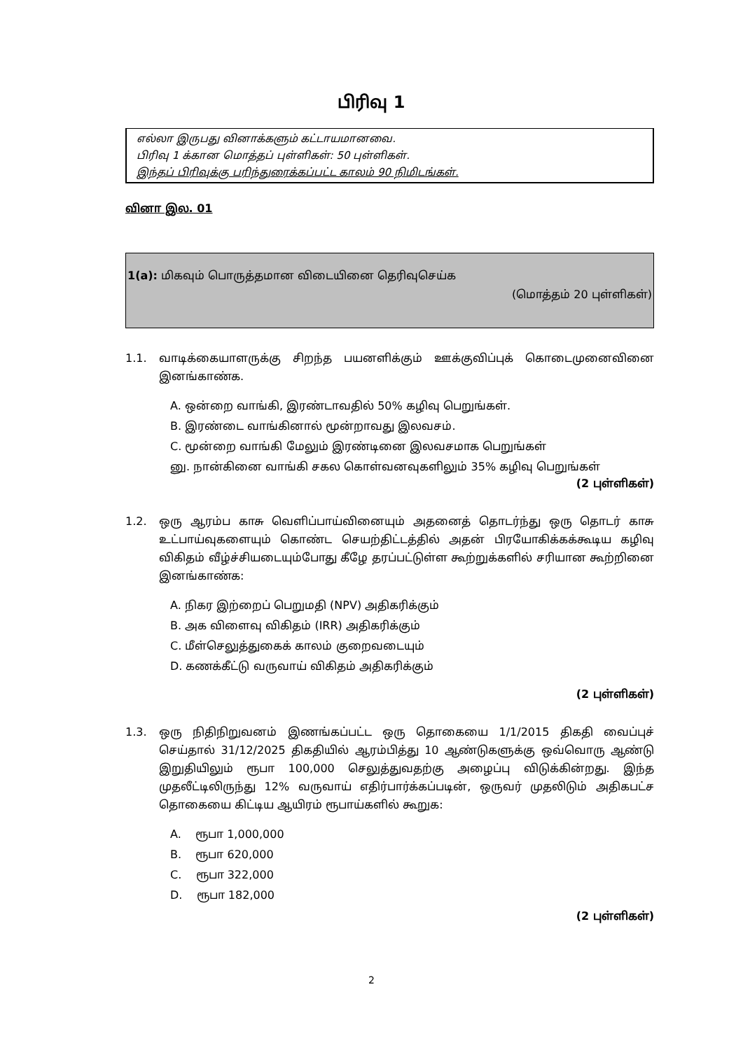பிரிவு 1
எல்லா இருபது வினாக்களும் கட்டாயமானவை.
பிரிவு 1 க்கான மொத்தப் புள்ளிகள்: 50 புள்ளிகள்.
இந்தப் பிரிவுக்கு பரிந்துரைக்கப்பட்ட காலம் 90 நிமிடங்கள்.
வினா இல. 01
1(a): மிகவும் பொருத்தமான விடையினை தெரிவுசெய்க
(மொத்தம் 20 புள்ளிகள்)
1.1. வாடிக்கையாளருக்கு சிறந்த பயனளிக்கும் ஊக்குவிப்புக் கொடைமுனைவினை இனங்காண்க.
A. ஒன்றை வாங்கி, இரண்டாவதில் 50% கழிவு பெறுங்கள்.
B. இரண்டை வாங்கினால் மூன்றாவது இலவசம்.
C. மூன்றை வாங்கி மேலும் இரண்டினை இலவசமாக பெறுங்கள்
னு. நான்கினை வாங்கி சகல கொள்வனவுகளிலும் 35% கழிவு பெறுங்கள்
(2 புள்ளிகள்)
1.2. ஒரு ஆரம்ப காசு வெளிப்பாய்வினையும் அதனைத் தொடர்ந்து ஒரு தொடர் காசு உட்பாய்வுகளையும் கொண்ட செயற்திட்டத்தில் அதன் பிரயோகிக்கக்கூடிய கழிவு விகிதம் வீழ்ச்சியடையும்போது கீழே தரப்பட்டுள்ள கூற்றுக்களில் சரியான கூற்றினை இனங்காண்க:
A. நிகர இற்றைப் பெறுமதி (NPV) அதிகரிக்கும்
B. அக விளைவு விகிதம் (IRR) அதிகரிக்கும்
C. மீள்செலுத்துகைக் காலம் குறைவடையும்
D. கணக்கீட்டு வருவாய் விகிதம் அதிகரிக்கும்
(2 புள்ளிகள்)
1.3. ஒரு நிதிநிறுவனம் இணங்கப்பட்ட ஒரு தொகையை 1/1/2015 திகதி வைப்புச் செய்தால் 31/12/2025 திகதியில் ஆரம்பித்து 10 ஆண்டுகளுக்கு ஒவ்வொரு ஆண்டு இறுதியிலும் ரூபா 100,000 செலுத்துவதற்கு அழைப்பு விடுக்கின்றது. இந்த முதலீட்டிலிருந்து 12% வருவாய் எதிர்பார்க்கப்படின், ஒருவர் முதலிடும் அதிகபட்ச தொகையை கிட்டிய ஆயிரம் ரூபாய்களில் கூறுக:
A. ரூபா 1,000,000
B. ரூபா 620,000
C. ரூபா 322,000
D. ரூபா 182,000
(2 புள்ளிகள்)
2